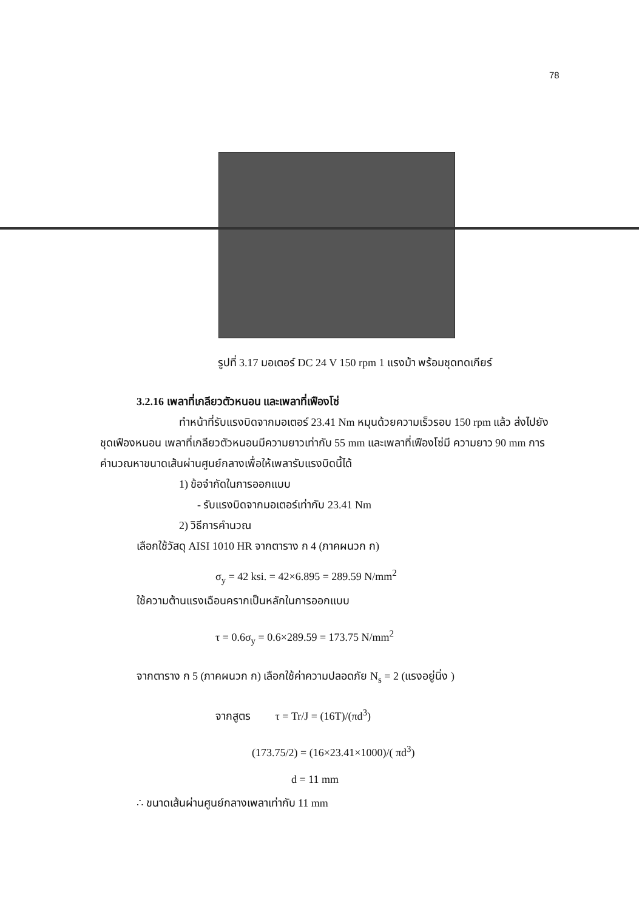78
รูปที่ 3.17 มอเตอร์ DC 24 V 150 rpm 1 แรงม้า พร้อมชุดทดเกียร์
3.2.16 เพลาที่เกลียวตัวหนอน และเพลาที่เฟืองโซ่
ทำหน้าที่รับแรงบิดจากมอเตอร์ 23.41 Nm หมุนด้วยความเร็วรอบ 150 rpm แล้ว ส่งไปยังชุดเฟืองหนอน เพลาที่เกลียวตัวหนอนมีความยาวเท่ากับ 55 mm และเพลาที่เฟืองโซ่มี ความยาว 90 mm การคำนวณหาขนาดเส้นผ่านศูนย์กลางเพื่อให้เพลารับแรงบิดนี้ได้
1) ข้อจำกัดในการออกแบบ
- รับแรงบิดจากมอเตอร์เท่ากับ 23.41 Nm
2) วิธีการคำนวณ
เลือกใช้วัสดุ AISI 1010 HR จากตาราง ก 4 (ภาคผนวก ก)
σ<sub>y</sub> = 42 ksi. = 42×6.895 = 289.59 N/mm<sup>2</sup>
ใช้ความต้านแรงเฉือนครากเป็นหลักในการออกแบบ
τ = 0.6σ<sub>y</sub> = 0.6×289.59 = 173.75 N/mm<sup>2</sup>
จากตาราง ก 5 (ภาคผนวก ก) เลือกใช้ค่าความปลอดภัย N<sub>s</sub> = 2 (แรงอยู่นิ่ง )
จากสูตร τ = Tr/J = (16T)/(πd<sup>3</sup>)
(173.75/2) = (16×23.41×1000)/( πd<sup>3</sup>)
d = 11 mm
∴ ขนาดเส้นผ่านศูนย์กลางเพลาเท่ากับ 11 mm